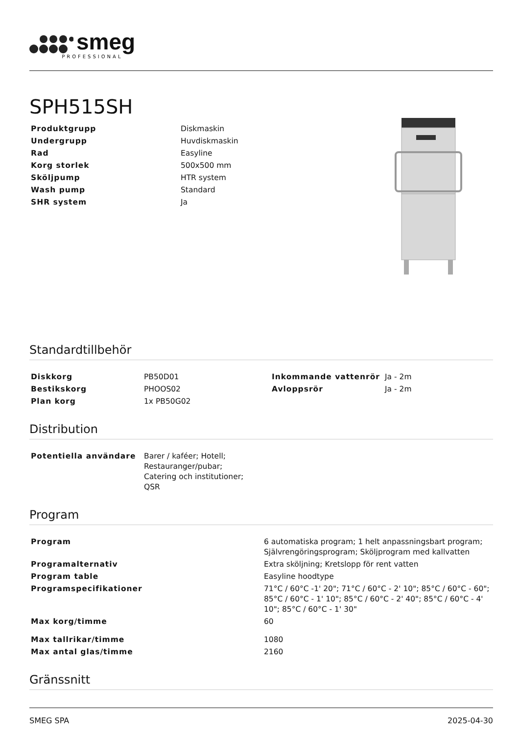smeg PROFESSIONAL
SPH515SH
| Produktgrupp | Diskmaskin |
| Undergrupp | Huvdiskmaskin |
| Rad | Easyline |
| Korg storlek | 500x500 mm |
| Sköljpump | HTR system |
| Wash pump | Standard |
| SHR system | Ja |
Standardtillbehör
| Diskkorg | PB50D01 | Inkommande vattenrör | Ja - 2m |
| Bestikskorg | PHOOS02 | Avloppsrör | Ja - 2m |
| Plan korg | 1x PB50G02 | | |
Distribution
| Potentiella användare | Barer / kaféer; Hotell; Restauranger/pubar; Catering och institutioner; QSR |
Program
| Program | 6 automatiska program; 1 helt anpassningsbart program; Självrengöringsprogram; Sköljprogram med kallvatten |
| Programalternativ | Extra sköljning; Kretslopp för rent vatten |
| Program table | Easyline hoodtype |
| Programspecifikationer | 71°C / 60°C -1' 20"; 71°C / 60°C - 2' 10"; 85°C / 60°C - 60"; 85°C / 60°C - 1' 10"; 85°C / 60°C - 2' 40"; 85°C / 60°C - 4' 10"; 85°C / 60°C - 1' 30" |
| Max korg/timme | 60 |
| Max tallrikar/timme | 1080 |
| Max antal glas/timme | 2160 |
Gränssnitt
SMEG SPA 2025-04-30